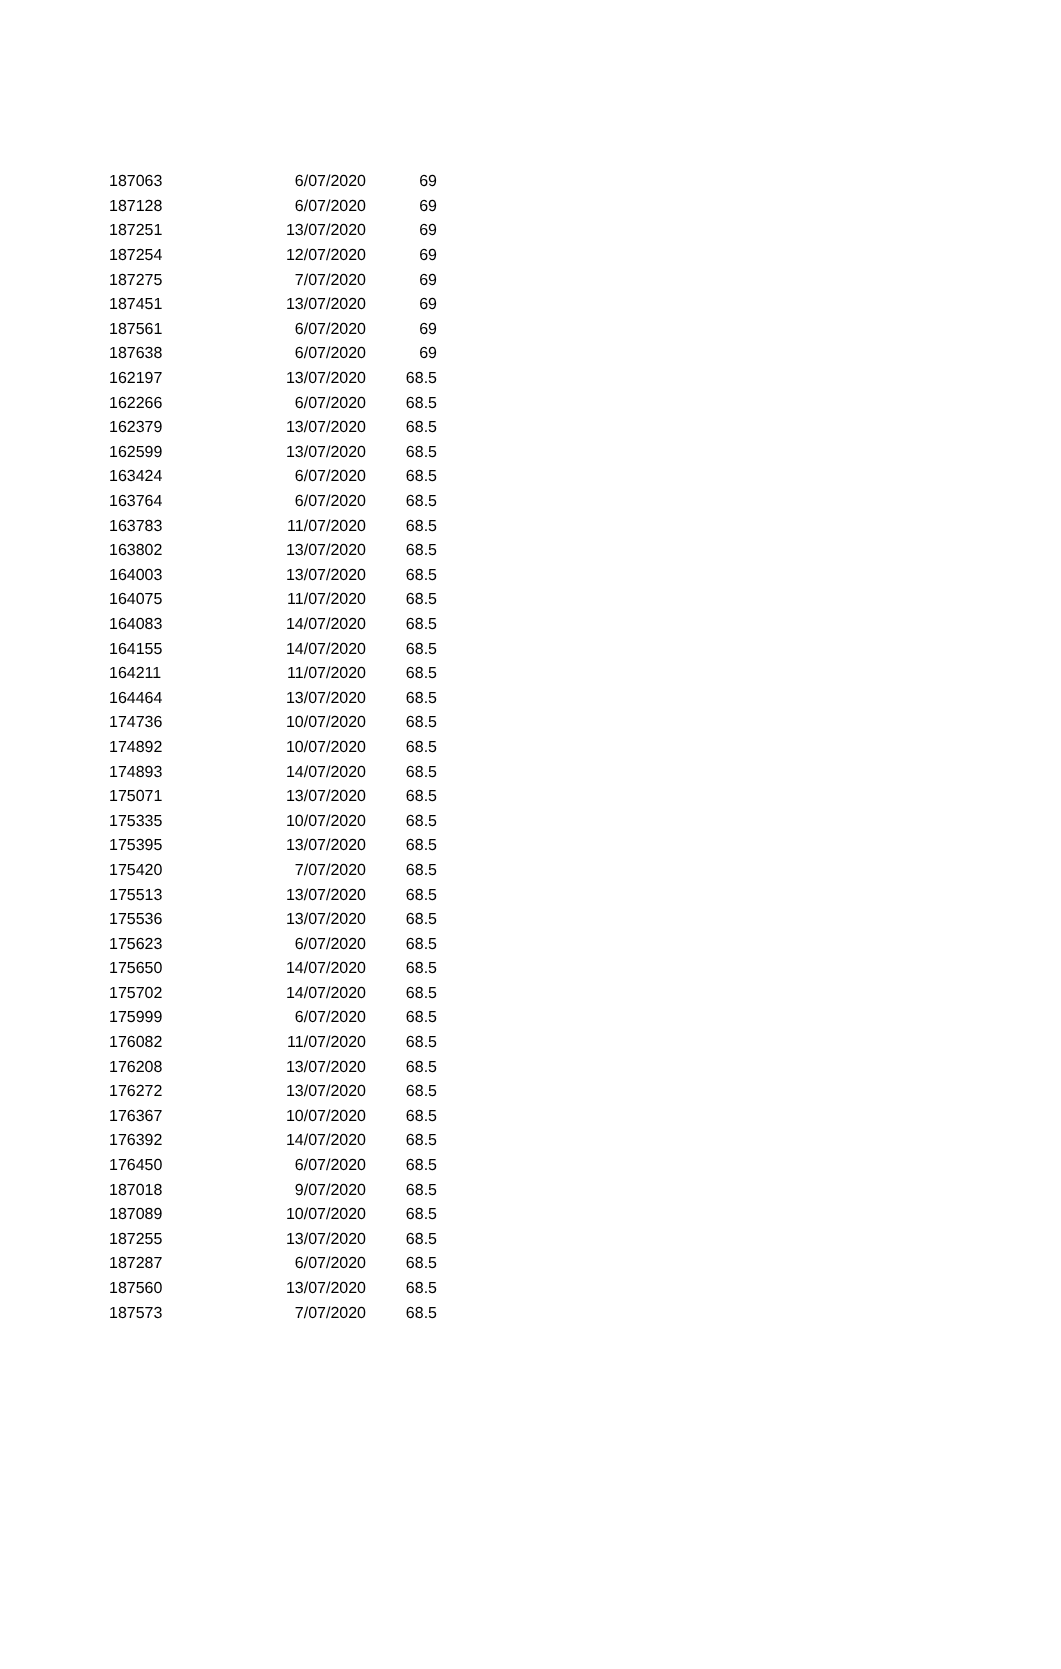| 187063 | 6/07/2020 | 69 |
| 187128 | 6/07/2020 | 69 |
| 187251 | 13/07/2020 | 69 |
| 187254 | 12/07/2020 | 69 |
| 187275 | 7/07/2020 | 69 |
| 187451 | 13/07/2020 | 69 |
| 187561 | 6/07/2020 | 69 |
| 187638 | 6/07/2020 | 69 |
| 162197 | 13/07/2020 | 68.5 |
| 162266 | 6/07/2020 | 68.5 |
| 162379 | 13/07/2020 | 68.5 |
| 162599 | 13/07/2020 | 68.5 |
| 163424 | 6/07/2020 | 68.5 |
| 163764 | 6/07/2020 | 68.5 |
| 163783 | 11/07/2020 | 68.5 |
| 163802 | 13/07/2020 | 68.5 |
| 164003 | 13/07/2020 | 68.5 |
| 164075 | 11/07/2020 | 68.5 |
| 164083 | 14/07/2020 | 68.5 |
| 164155 | 14/07/2020 | 68.5 |
| 164211 | 11/07/2020 | 68.5 |
| 164464 | 13/07/2020 | 68.5 |
| 174736 | 10/07/2020 | 68.5 |
| 174892 | 10/07/2020 | 68.5 |
| 174893 | 14/07/2020 | 68.5 |
| 175071 | 13/07/2020 | 68.5 |
| 175335 | 10/07/2020 | 68.5 |
| 175395 | 13/07/2020 | 68.5 |
| 175420 | 7/07/2020 | 68.5 |
| 175513 | 13/07/2020 | 68.5 |
| 175536 | 13/07/2020 | 68.5 |
| 175623 | 6/07/2020 | 68.5 |
| 175650 | 14/07/2020 | 68.5 |
| 175702 | 14/07/2020 | 68.5 |
| 175999 | 6/07/2020 | 68.5 |
| 176082 | 11/07/2020 | 68.5 |
| 176208 | 13/07/2020 | 68.5 |
| 176272 | 13/07/2020 | 68.5 |
| 176367 | 10/07/2020 | 68.5 |
| 176392 | 14/07/2020 | 68.5 |
| 176450 | 6/07/2020 | 68.5 |
| 187018 | 9/07/2020 | 68.5 |
| 187089 | 10/07/2020 | 68.5 |
| 187255 | 13/07/2020 | 68.5 |
| 187287 | 6/07/2020 | 68.5 |
| 187560 | 13/07/2020 | 68.5 |
| 187573 | 7/07/2020 | 68.5 |